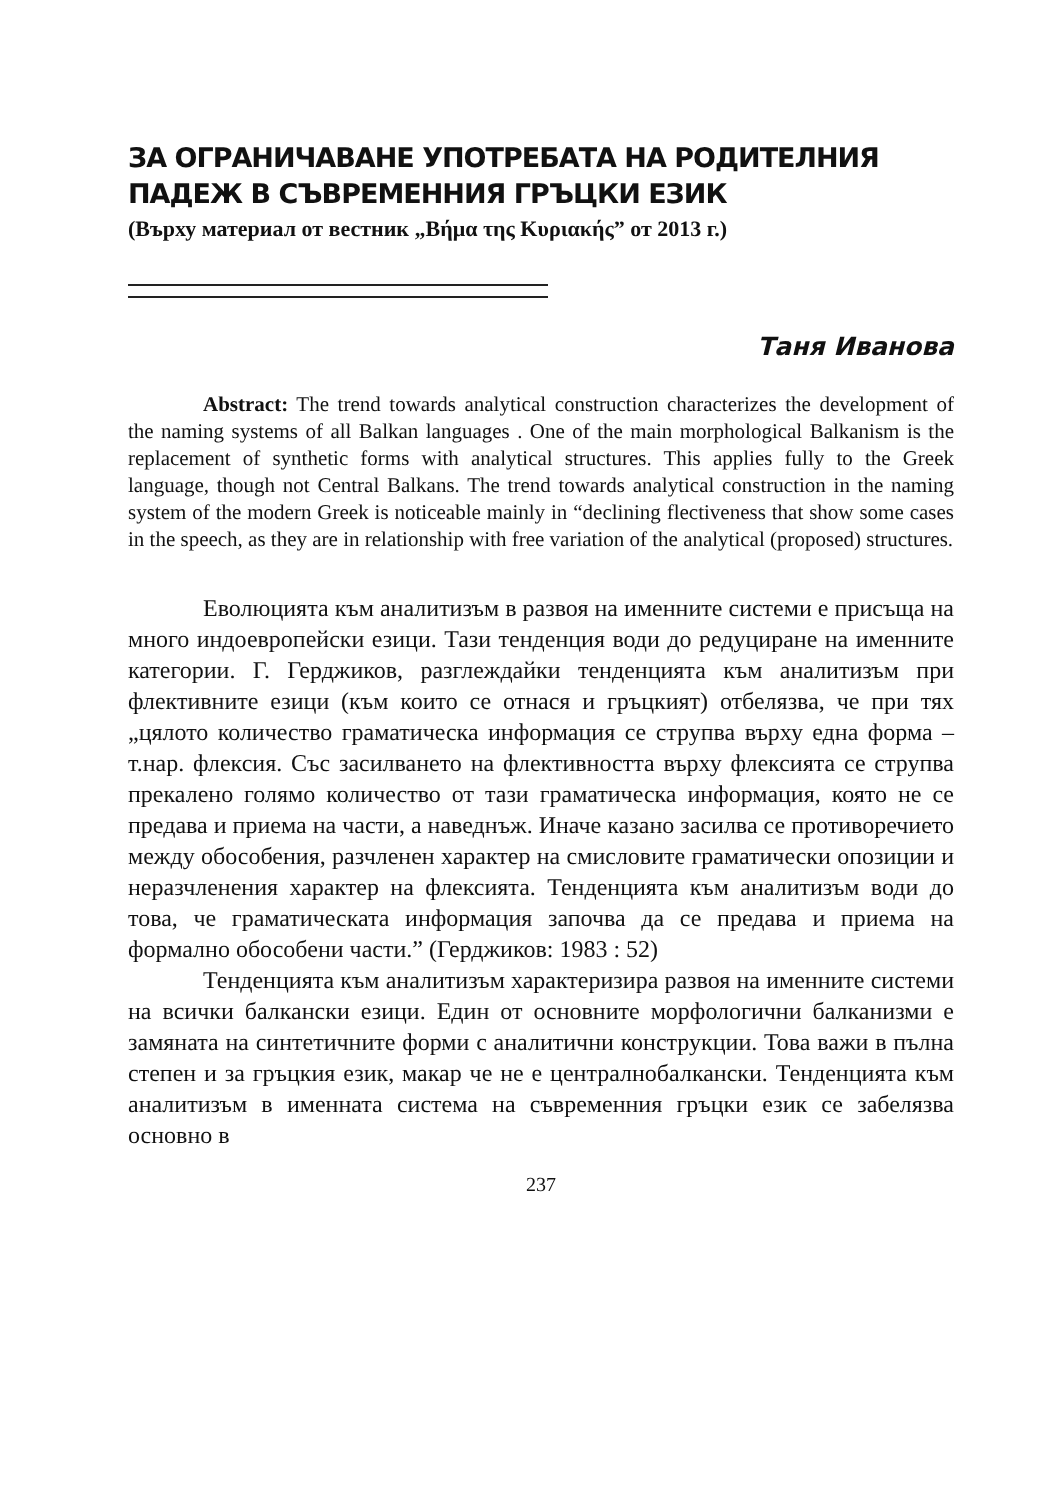ЗА ОГРАНИЧАВАНЕ УПОТРЕБАТА НА РОДИТЕЛНИЯ ПАДЕЖ В СЪВРЕМЕННИЯ ГРЪЦКИ ЕЗИК
(Върху материал от вестник „Βήμα της Κυριακής” от 2013 г.)
Таня Иванова
Abstract: The trend towards analytical construction characterizes the development of the naming systems of all Balkan languages . One of the main morphological Balkanism is the replacement of synthetic forms with analytical structures. This applies fully to the Greek language, though not Central Balkans. The trend towards analytical construction in the naming system of the modern Greek is noticeable mainly in “declining flectiveness that show some cases in the speech, as they are in relationship with free variation of the analytical (proposed) structures.
Еволюцията към аналитизъм в развоя на именните системи е присъща на много индоевропейски езици. Тази тенденция води до редуциране на именните категории. Г. Герджиков, разглеждайки тенденцията към аналитизъм при флективните езици (към които се отнася и гръцкият) отбелязва, че при тях „цялото количество граматическа информация се струпва върху една форма – т.нар. флексия. Със засилването на флективността върху флексията се струпва прекалено голямо количество от тази граматическа информация, която не се предава и приема на части, а наведнъж. Иначе казано засилва се противоречието между обособения, разчленен характер на смисловите граматически опозиции и неразчленения характер на флексията. Тенденцията към аналитизъм води до това, че граматическата информация започва да се предава и приема на формално обособени части.” (Герджиков: 1983 : 52)
Тенденцията към аналитизъм характеризира развоя на именните системи на всички балкански езици. Един от основните морфологични балканизми е замяната на синтетичните форми с аналитични конструкции. Това важи в пълна степен и за гръцкия език, макар че не е централнобалкански. Тенденцията към аналитизъм в именната система на съвременния гръцки език се забелязва основно в
237